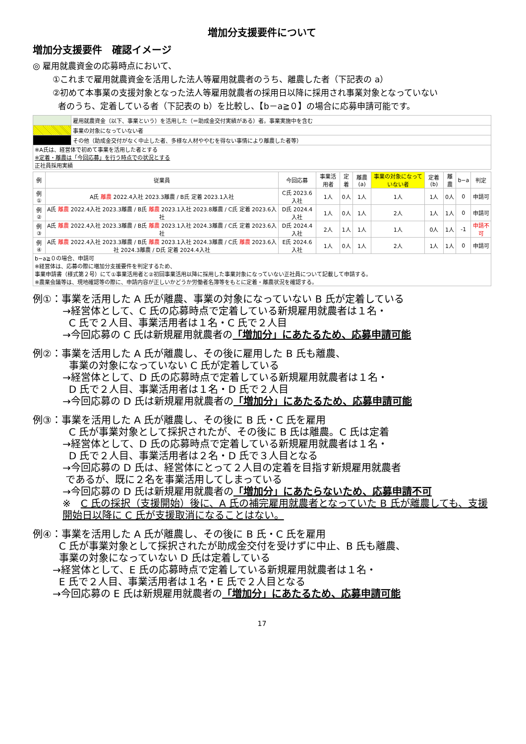増加分支援要件について
増加分支援要件　確認イメージ
◎ 雇用就農資金の応募時点において、
①これまで雇用就農資金を活用した法人等雇用就農者のうち、離農した者（下記表の a）
②初めて本事業の支援対象となった法人等雇用就農者の採用日以降に採用され事業対象となっていない
者のうち、定着している者（下記表の b）を比較し、【b－a≧０】の場合に応募申請可能です。
| | 雇用就農資金（以下、事業という）を活用した（＝助成金交付実績がある）者。事業実施中を含む |
| | 事業の対象になっていない者 |
| | その他（助成金交付がなく中止した者、多様な人材ややむを得ない事情により離農した者等） |
| ※A氏は、経営体で初めて事業を活用した者とする ※定着・離農は「今回応募」を行う時点での状況とする 正社員採用実績 | |
| 例 | 従業員 | 今回応募 | 事業活用者 | 定着 | 離農(a) | 事業の対象になっていない者 | 定着(b) | 離農 | b−a | 判定 |
| 例① | A氏 離農 2022.4入社 2023.3離農 / B氏 定着 2023.1入社 | C氏 2023.6入社 | 1人 | 0人 | 1人 | 1人 | 1人 | 0人 | 0 | 申請可 |
| 例② | A氏 離農 2022.4入社 2023.3離農 / B氏 離農 2023.1入社 2023.8離農 / C氏 定着 2023.6入社 | D氏 2024.4入社 | 1人 | 0人 | 1人 | 2人 | 1人 | 1人 | 0 | 申請可 |
| 例③ | A氏 離農 2022.4入社 2023.3離農 / B氏 離農 2023.1入社 2024.3離農 / C氏 定着 2023.6入社 | D氏 2024.4入社 | 2人 | 1人 | 1人 | 1人 | 0人 | 1人 | -1 | 申請不可 |
| 例④ | A氏 離農 2022.4入社 2023.3離農 / B氏 離農 2023.1入社 2024.3離農 / C氏 離農 2023.6入社 2024.3離農 / D氏 定着 2024.4入社 | E氏 2024.6入社 | 1人 | 0人 | 1人 | 2人 | 1人 | 1人 | 0 | 申請可 |
| b−a≧０の場合、申請可 ※経営体は、応募の際に増加分支援要件を判定するため、 事業申請書（様式第２号）にて①事業活用者と②初回事業活用以降に採用した事業対象になっていない正社員について記載して申請する。 ※農業会議等は、現地確認等の際に、申請内容が正しいかどうか労働者名簿等をもとに定着・離農状況を確認する。 | | | | | | | | | | |
例①：事業を活用した A 氏が離農、事業の対象になっていない B 氏が定着している
→経営体として、C 氏の応募時点で定着している新規雇用就農者は１名・
C 氏で２人目、事業活用者は１名・C 氏で２人目
→今回応募の C 氏は新規雇用就農者の「増加分」にあたるため、応募申請可能
例②：事業を活用した A 氏が離農し、その後に雇用した B 氏も離農、
事業の対象になっていない C 氏が定着している
→経営体として、D 氏の応募時点で定着している新規雇用就農者は１名・
D 氏で２人目、事業活用者は１名・D 氏で２人目
→今回応募の D 氏は新規雇用就農者の「増加分」にあたるため、応募申請可能
例③：事業を活用した A 氏が離農し、その後に B 氏・C 氏を雇用
C 氏が事業対象として採択されたが、その後に B 氏は離農。C 氏は定着
→経営体として、D 氏の応募時点で定着している新規雇用就農者は１名・
D 氏で２人目、事業活用者は２名・D 氏で３人目となる
→今回応募の D 氏は、経営体にとって２人目の定着を目指す新規雇用就農者
であるが、既に２名を事業活用してしまっている
→今回応募の D 氏は新規雇用就農者の「増加分」にあたらないため、応募申請不可
※　C 氏の採択（支援開始）後に、A 氏の補完雇用就農者となっていた B 氏が離農しても、支援開始日以降に C 氏が支援取消になることはない。
例④：事業を活用した A 氏が離農し、その後に B 氏・C 氏を雇用
C 氏が事業対象として採択されたが助成金交付を受けずに中止、B 氏も離農、
事業の対象になっていない D 氏は定着している
→経営体として、E 氏の応募時点で定着している新規雇用就農者は１名・
E 氏で２人目、事業活用者は１名・E 氏で２人目となる
→今回応募の E 氏は新規雇用就農者の「増加分」にあたるため、応募申請可能
17